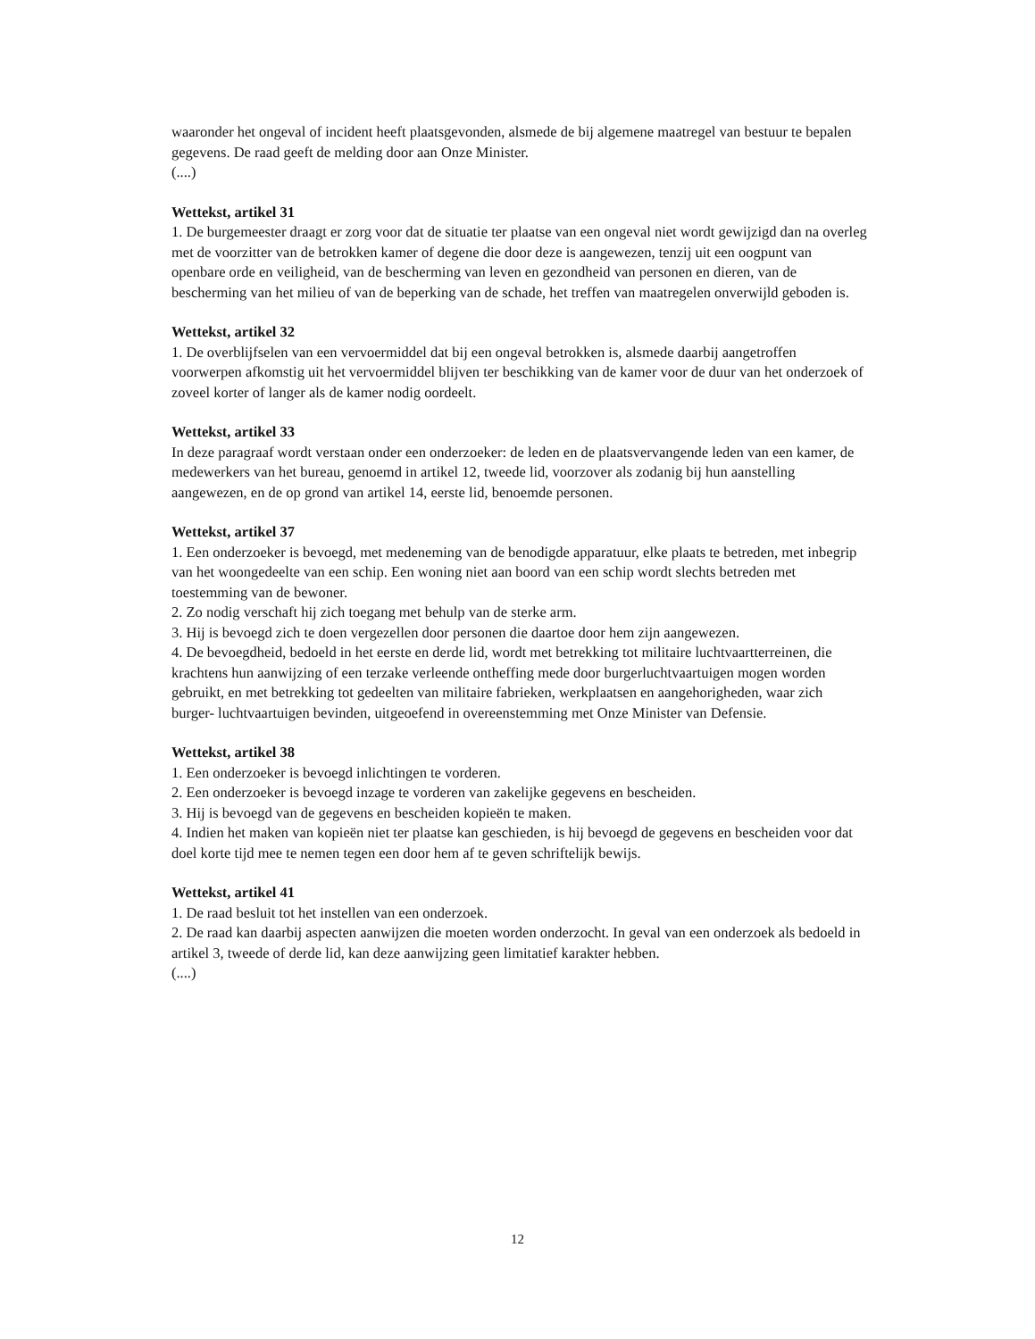waaronder het ongeval of incident heeft plaatsgevonden, alsmede de bij algemene maatregel van bestuur te bepalen gegevens. De raad geeft de melding door aan Onze Minister.
(....)
Wettekst, artikel 31
1. De burgemeester draagt er zorg voor dat de situatie ter plaatse van een ongeval niet wordt gewijzigd dan na overleg met de voorzitter van de betrokken kamer of degene die door deze is aangewezen, tenzij uit een oogpunt van openbare orde en veiligheid, van de bescherming van leven en gezondheid van personen en dieren, van de bescherming van het milieu of van de beperking van de schade, het treffen van maatregelen onverwijld geboden is.
Wettekst, artikel 32
1. De overblijfselen van een vervoermiddel dat bij een ongeval betrokken is, alsmede daarbij aangetroffen voorwerpen afkomstig uit het vervoermiddel blijven ter beschikking van de kamer voor de duur van het onderzoek of zoveel korter of langer als de kamer nodig oordeelt.
Wettekst, artikel 33
In deze paragraaf wordt verstaan onder een onderzoeker: de leden en de plaatsvervangende leden van een kamer, de medewerkers van het bureau, genoemd in artikel 12, tweede lid, voorzover als zodanig bij hun aanstelling aangewezen, en de op grond van artikel 14, eerste lid, benoemde personen.
Wettekst, artikel 37
1. Een onderzoeker is bevoegd, met medeneming van de benodigde apparatuur, elke plaats te betreden, met inbegrip van het woongedeelte van een schip. Een woning niet aan boord van een schip wordt slechts betreden met toestemming van de bewoner.
2. Zo nodig verschaft hij zich toegang met behulp van de sterke arm.
3. Hij is bevoegd zich te doen vergezellen door personen die daartoe door hem zijn aangewezen.
4. De bevoegdheid, bedoeld in het eerste en derde lid, wordt met betrekking tot militaire luchtvaartterreinen, die krachtens hun aanwijzing of een terzake verleende ontheffing mede door burgerluchtvaartuigen mogen worden gebruikt, en met betrekking tot gedeelten van militaire fabrieken, werkplaatsen en aangehorigheden, waar zich burger- luchtvaartuigen bevinden, uitgeoefend in overeenstemming met Onze Minister van Defensie.
Wettekst, artikel 38
1. Een onderzoeker is bevoegd inlichtingen te vorderen.
2. Een onderzoeker is bevoegd inzage te vorderen van zakelijke gegevens en bescheiden.
3. Hij is bevoegd van de gegevens en bescheiden kopieën te maken.
4. Indien het maken van kopieën niet ter plaatse kan geschieden, is hij bevoegd de gegevens en bescheiden voor dat doel korte tijd mee te nemen tegen een door hem af te geven schriftelijk bewijs.
Wettekst, artikel 41
1. De raad besluit tot het instellen van een onderzoek.
2. De raad kan daarbij aspecten aanwijzen die moeten worden onderzocht. In geval van een onderzoek als bedoeld in artikel 3, tweede of derde lid, kan deze aanwijzing geen limitatief karakter hebben.
(....)
12